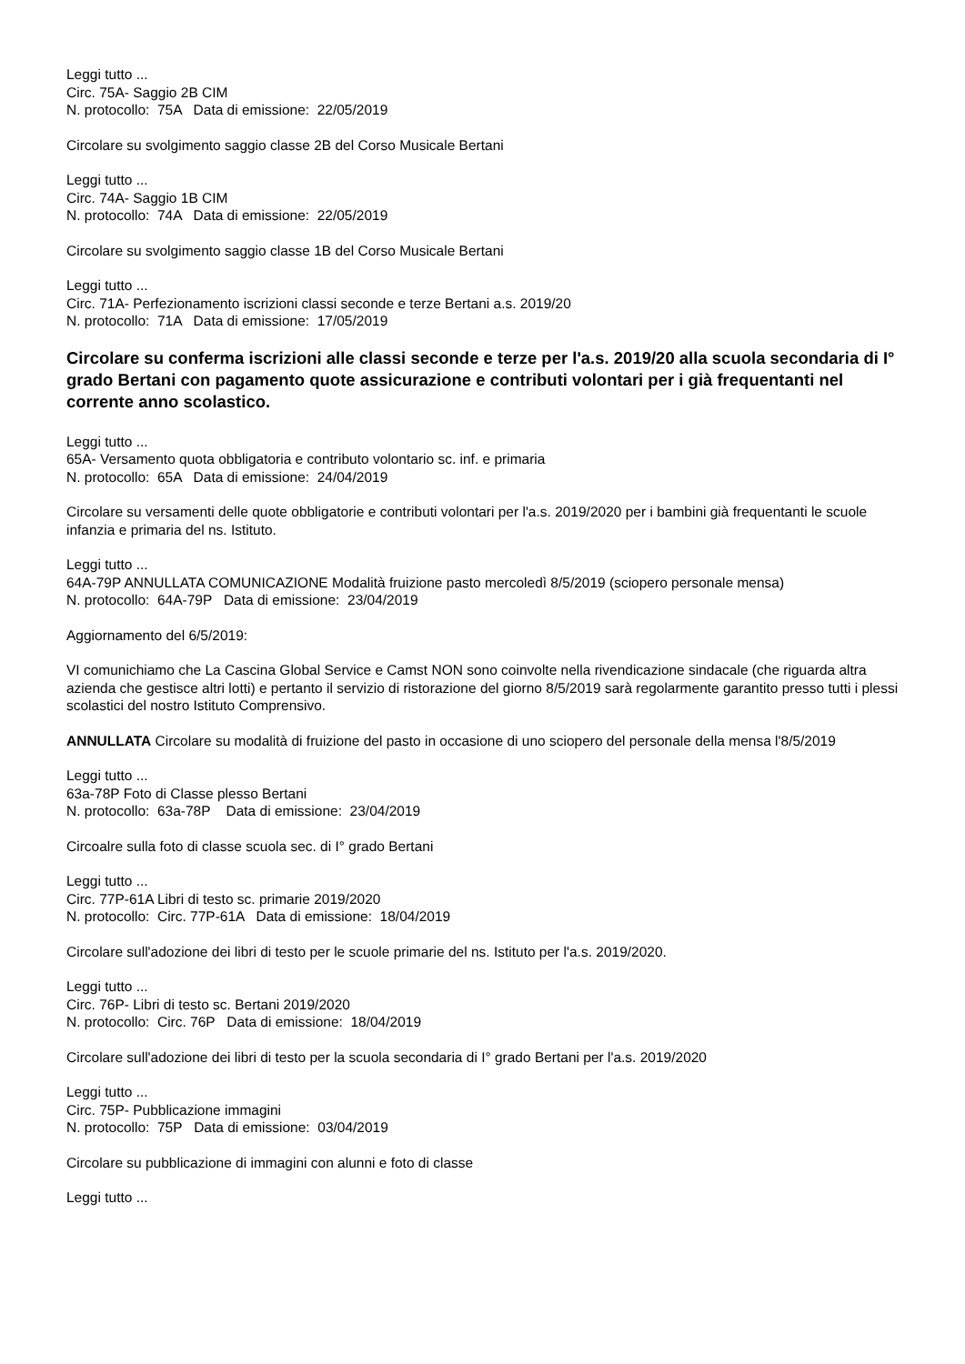Leggi tutto ...
Circ. 75A- Saggio 2B CIM
N. protocollo: 75A Data di emissione: 22/05/2019
Circolare su svolgimento saggio classe 2B del Corso Musicale Bertani
Leggi tutto ...
Circ. 74A- Saggio 1B CIM
N. protocollo: 74A Data di emissione: 22/05/2019
Circolare su svolgimento saggio classe 1B del Corso Musicale Bertani
Leggi tutto ...
Circ. 71A- Perfezionamento iscrizioni classi seconde e terze Bertani a.s. 2019/20
N. protocollo: 71A Data di emissione: 17/05/2019
Circolare su conferma iscrizioni alle classi seconde e terze per l'a.s. 2019/20 alla scuola secondaria di I° grado Bertani con pagamento quote assicurazione e contributi volontari per i già frequentanti nel corrente anno scolastico.
Leggi tutto ...
65A- Versamento quota obbligatoria e contributo volontario sc. inf. e primaria
N. protocollo: 65A Data di emissione: 24/04/2019
Circolare su versamenti delle quote obbligatorie e contributi volontari per l'a.s. 2019/2020 per i bambini già frequentanti le scuole infanzia e primaria del ns. Istituto.
Leggi tutto ...
64A-79P ANNULLATA COMUNICAZIONE Modalità fruizione pasto mercoledì 8/5/2019 (sciopero personale mensa)
N. protocollo: 64A-79P Data di emissione: 23/04/2019
Aggiornamento del 6/5/2019:
VI comunichiamo che La Cascina Global Service e Camst NON sono coinvolte nella rivendicazione sindacale (che riguarda altra azienda che gestisce altri lotti) e pertanto il servizio di ristorazione del giorno 8/5/2019 sarà regolarmente garantito presso tutti i plessi scolastici del nostro Istituto Comprensivo.
ANNULLATA Circolare su modalità di fruizione del pasto in occasione di uno sciopero del personale della mensa l'8/5/2019
Leggi tutto ...
63a-78P Foto di Classe plesso Bertani
N. protocollo: 63a-78P Data di emissione: 23/04/2019
Circoalre sulla foto di classe scuola sec. di I° grado Bertani
Leggi tutto ...
Circ. 77P-61A Libri di testo sc. primarie 2019/2020
N. protocollo: Circ. 77P-61A Data di emissione: 18/04/2019
Circolare sull'adozione dei libri di testo per le scuole primarie del ns. Istituto per l'a.s. 2019/2020.
Leggi tutto ...
Circ. 76P- Libri di testo sc. Bertani 2019/2020
N. protocollo: Circ. 76P Data di emissione: 18/04/2019
Circolare sull'adozione dei libri di testo per la scuola secondaria di I° grado Bertani per l'a.s. 2019/2020
Leggi tutto ...
Circ. 75P- Pubblicazione immagini
N. protocollo: 75P Data di emissione: 03/04/2019
Circolare su pubblicazione di immagini con alunni e foto di classe
Leggi tutto ...